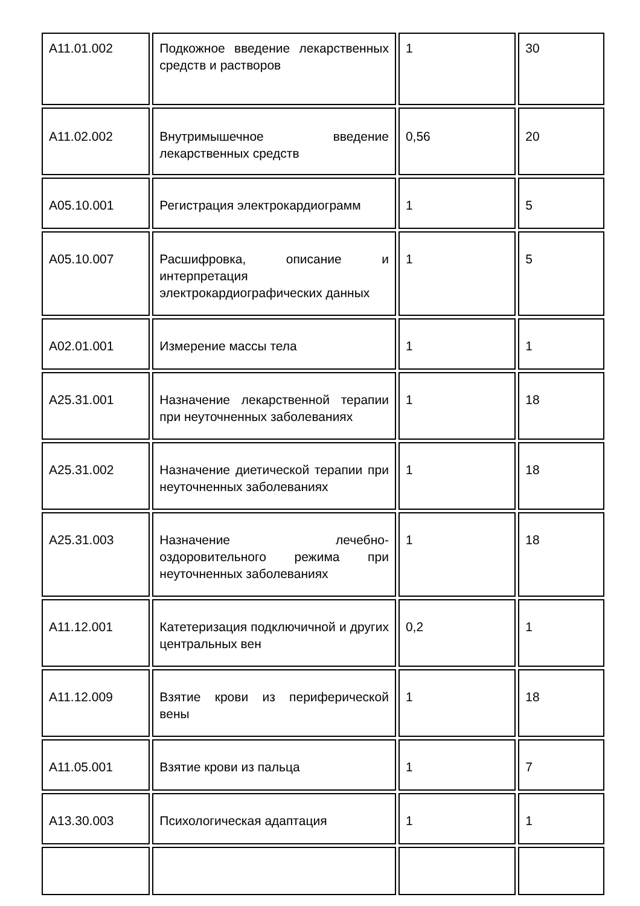| A11.01.002 | Подкожное введение лекарственных средств и растворов | 1 | 30 |
| A11.02.002 | Внутримышечное введение лекарственных средств | 0,56 | 20 |
| A05.10.001 | Регистрация электрокардиограмм | 1 | 5 |
| A05.10.007 | Расшифровка, описание и интерпретация электрокардиографических данных | 1 | 5 |
| A02.01.001 | Измерение массы тела | 1 | 1 |
| A25.31.001 | Назначение лекарственной терапии при неуточненных заболеваниях | 1 | 18 |
| A25.31.002 | Назначение диетической терапии при неуточненных заболеваниях | 1 | 18 |
| A25.31.003 | Назначение лечебно-оздоровительного режима при неуточненных заболеваниях | 1 | 18 |
| A11.12.001 | Катетеризация подключичной и других центральных вен | 0,2 | 1 |
| A11.12.009 | Взятие крови из периферической вены | 1 | 18 |
| A11.05.001 | Взятие крови из пальца | 1 | 7 |
| A13.30.003 | Психологическая адаптация | 1 | 1 |